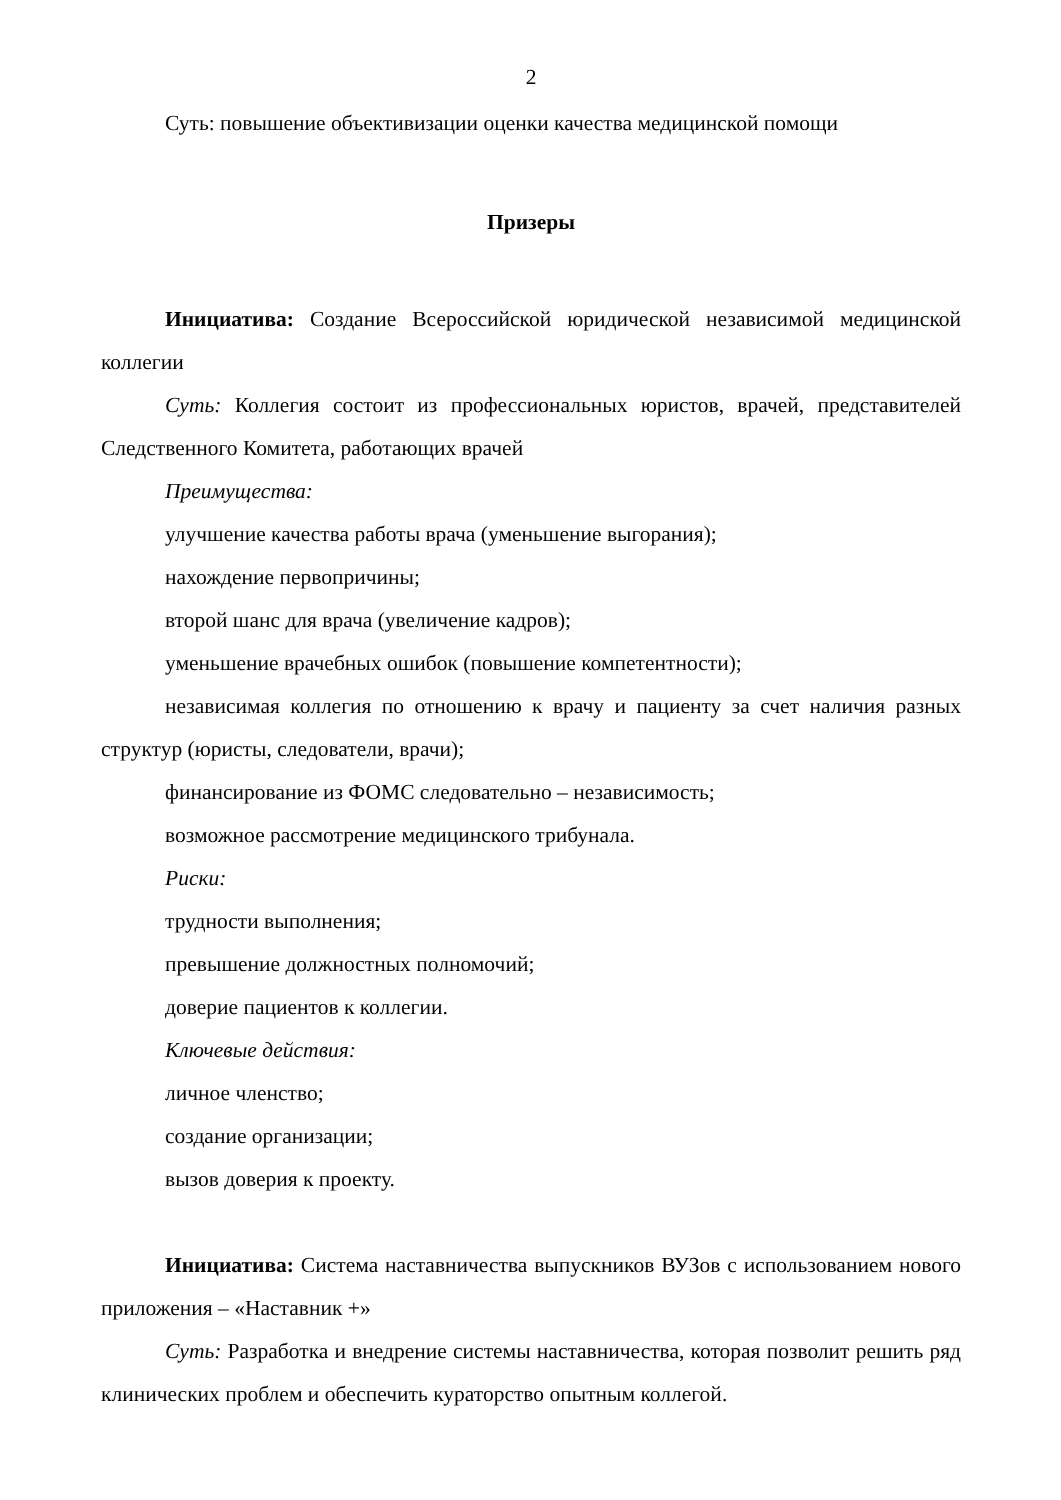2
Суть: повышение объективизации оценки качества медицинской помощи
Призеры
Инициатива: Создание Всероссийской юридической независимой медицинской коллегии
Суть: Коллегия состоит из профессиональных юристов, врачей, представителей Следственного Комитета, работающих врачей
Преимущества:
улучшение качества работы врача (уменьшение выгорания);
нахождение первопричины;
второй шанс для врача (увеличение кадров);
уменьшение врачебных ошибок (повышение компетентности);
независимая коллегия по отношению к врачу и пациенту за счет наличия разных структур (юристы, следователи, врачи);
финансирование из ФОМС следовательно – независимость;
возможное рассмотрение медицинского трибунала.
Риски:
трудности выполнения;
превышение должностных полномочий;
доверие пациентов к коллегии.
Ключевые действия:
личное членство;
создание организации;
вызов доверия к проекту.
Инициатива: Система наставничества выпускников ВУЗов с использованием нового приложения – «Наставник +»
Суть: Разработка и внедрение системы наставничества, которая позволит решить ряд клинических проблем и обеспечить кураторство опытным коллегой.